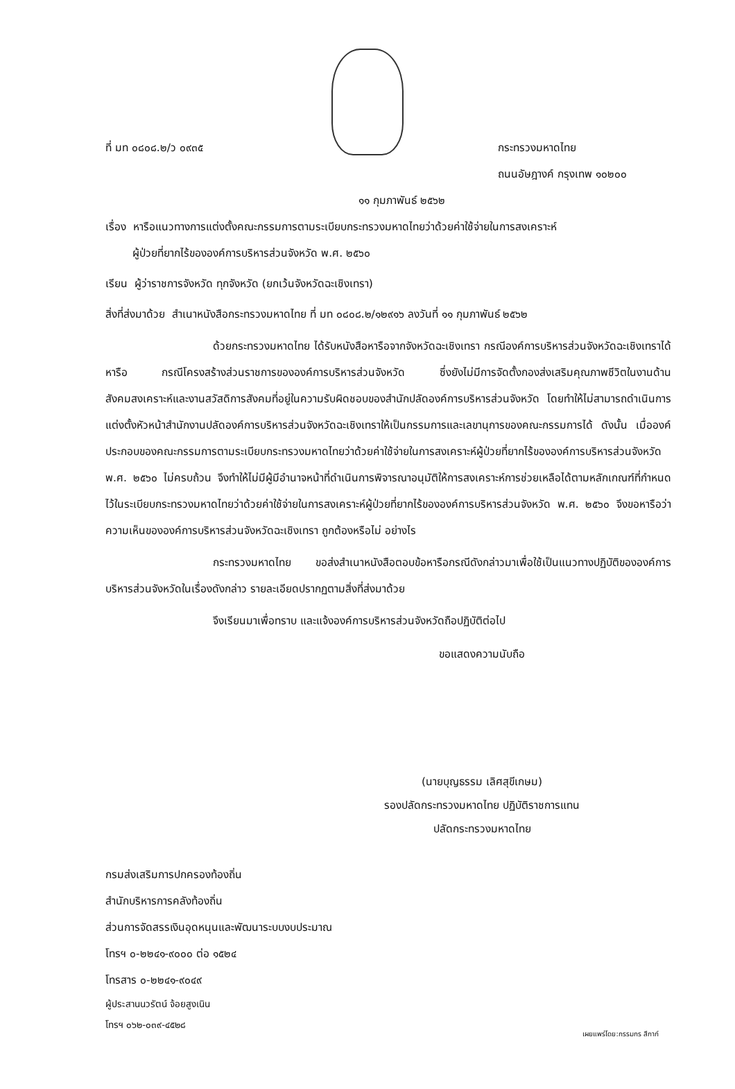ที่ มท ๐๘๐๘.๒/ว ๐๙๓๕ กระทรวงมหาดไทย
ถนนอัษฎางค์ กรุงเทพ ๑๐๒๐๐
๑๑ กุมภาพันธ์ ๒๕๖๒
เรื่อง หารือแนวทางการแต่งตั้งคณะกรรมการตามระเบียบกระทรวงมหาดไทยว่าด้วยค่าใช้จ่ายในการสงเคราะห์
ผู้ป่วยที่ยากไร้ขององค์การบริหารส่วนจังหวัด พ.ศ. ๒๕๖๐
เรียน ผู้ว่าราชการจังหวัด ทุกจังหวัด (ยกเว้นจังหวัดฉะเชิงเทรา)
สิ่งที่ส่งมาด้วย สำเนาหนังสือกระทรวงมหาดไทย ที่ มท ๐๘๐๘.๒/๑๒๙๑๖ ลงวันที่ ๑๑ กุมภาพันธ์ ๒๕๖๒
ด้วยกระทรวงมหาดไทย ได้รับหนังสือหารือจากจังหวัดฉะเชิงเทรา กรณีองค์การบริหารส่วนจังหวัดฉะเชิงเทราได้หารือ กรณีโครงสร้างส่วนราชการขององค์การบริหารส่วนจังหวัด ซึ่งยังไม่มีการจัดตั้งกองส่งเสริมคุณภาพชีวิตในงานด้านสังคมสงเคราะห์และงานสวัสดิการสังคมที่อยู่ในความรับผิดชอบของสำนักปลัดองค์การบริหารส่วนจังหวัด โดยทำให้ไม่สามารถดำเนินการแต่งตั้งหัวหน้าสำนักงานปลัดองค์การบริหารส่วนจังหวัดฉะเชิงเทราให้เป็นกรรมการและเลขานุการของคณะกรรมการได้ ดังนั้น เมื่อองค์ประกอบของคณะกรรมการตามระเบียบกระทรวงมหาดไทยว่าด้วยค่าใช้จ่ายในการสงเคราะห์ผู้ป่วยที่ยากไร้ขององค์การบริหารส่วนจังหวัด พ.ศ. ๒๕๖๐ ไม่ครบถ้วน จึงทำให้ไม่มีผู้มีอำนาจหน้าที่ดำเนินการพิจารณาอนุมัติให้การสงเคราะห์การช่วยเหลือได้ตามหลักเกณฑ์ที่กำหนดไว้ในระเบียบกระทรวงมหาดไทยว่าด้วยค่าใช้จ่ายในการสงเคราะห์ผู้ป่วยที่ยากไร้ขององค์การบริหารส่วนจังหวัด พ.ศ. ๒๕๖๐ จึงขอหารือว่าความเห็นขององค์การบริหารส่วนจังหวัดฉะเชิงเทรา ถูกต้องหรือไม่ อย่างไร
กระทรวงมหาดไทย ขอส่งสำเนาหนังสือตอบข้อหารือกรณีดังกล่าวมาเพื่อใช้เป็นแนวทางปฏิบัติขององค์การบริหารส่วนจังหวัดในเรื่องดังกล่าว รายละเอียดปรากฏตามสิ่งที่ส่งมาด้วย
จึงเรียนมาเพื่อทราบ และแจ้งองค์การบริหารส่วนจังหวัดถือปฏิบัติต่อไป
ขอแสดงความนับถือ
(นายบุญธรรม เลิศสุขีเกษม)
รองปลัดกระทรวงมหาดไทย ปฏิบัติราชการแทน
ปลัดกระทรวงมหาดไทย
กรมส่งเสริมการปกครองท้องถิ่น
สำนักบริหารการคลังท้องถิ่น
ส่วนการจัดสรรเงินอุดหนุนและพัฒนาระบบงบประมาณ
โทรฯ ๐-๒๒๔๑-๙๐๐๐ ต่อ ๑๕๒๔
โทรสาร ๐-๒๒๔๑-๙๐๔๙
ผู้ประสานนวรัตน์ จ้อยสูงเนิน
โทรฯ ๐๖๒-๐๓๙-๔๕๒๘
เผยแพร่โดย:กรรมกร สึกาก์